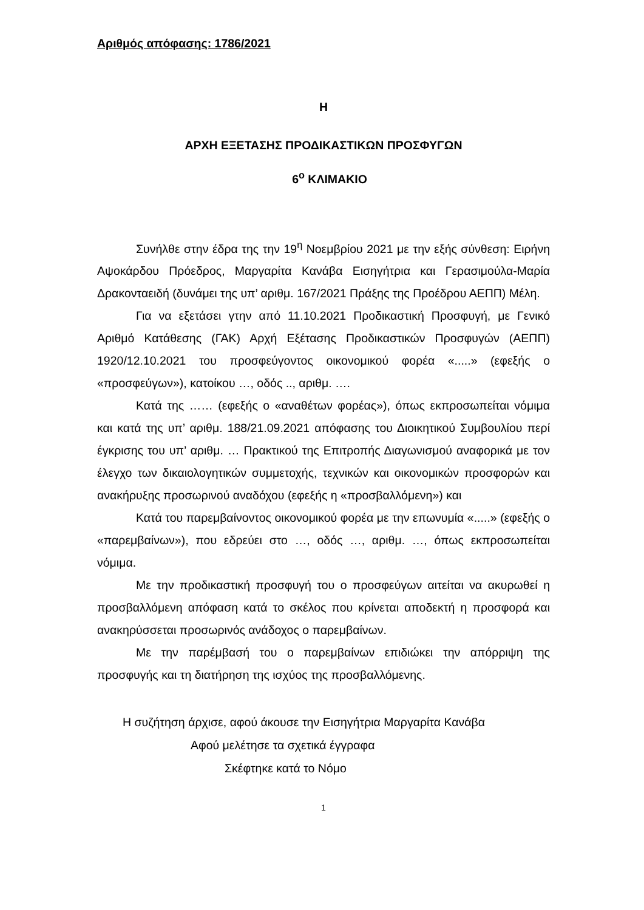Αριθμός απόφασης: 1786/2021
Η
ΑΡΧΗ ΕΞΕΤΑΣΗΣ ΠΡΟΔΙΚΑΣΤΙΚΩΝ ΠΡΟΣΦΥΓΩΝ
6<sup>ο</sup> ΚΛΙΜΑΚΙΟ
Συνήλθε στην έδρα της την 19<sup>η</sup> Νοεμβρίου 2021 με την εξής σύνθεση: Ειρήνη Αψοκάρδου Πρόεδρος, Μαργαρίτα Κανάβα Εισηγήτρια και Γερασιμούλα-Μαρία Δρακονταειδή (δυνάμει της υπ’ αριθμ. 167/2021 Πράξης της Προέδρου ΑΕΠΠ) Μέλη.
Για να εξετάσει γτην από 11.10.2021 Προδικαστική Προσφυγή, με Γενικό Αριθμό Κατάθεσης (ΓΑΚ) Αρχή Εξέτασης Προδικαστικών Προσφυγών (ΑΕΠΠ) 1920/12.10.2021 του προσφεύγοντος οικονομικού φορέα «.....» (εφεξής ο «προσφεύγων»), κατοίκου …, οδός .., αριθμ. ….
Κατά της …… (εφεξής ο «αναθέτων φορέας»), όπως εκπροσωπείται νόμιμα και κατά της υπ’ αριθμ. 188/21.09.2021 απόφασης του Διοικητικού Συμβουλίου περί έγκρισης του υπ’ αριθμ. … Πρακτικού της Επιτροπής Διαγωνισμού αναφορικά με τον έλεγχο των δικαιολογητικών συμμετοχής, τεχνικών και οικονομικών προσφορών και ανακήρυξης προσωρινού αναδόχου (εφεξής η «προσβαλλόμενη») και
Κατά του παρεμβαίνοντος οικονομικού φορέα με την επωνυμία «.....» (εφεξής ο «παρεμβαίνων»), που εδρεύει στο …, οδός …, αριθμ. …, όπως εκπροσωπείται νόμιμα.
Με την προδικαστική προσφυγή του ο προσφεύγων αιτείται να ακυρωθεί η προσβαλλόμενη απόφαση κατά το σκέλος που κρίνεται αποδεκτή η προσφορά και ανακηρύσσεται προσωρινός ανάδοχος ο παρεμβαίνων.
Με την παρέμβασή του ο παρεμβαίνων επιδιώκει την απόρριψη της προσφυγής και τη διατήρηση της ισχύος της προσβαλλόμενης.
Η συζήτηση άρχισε, αφού άκουσε την Εισηγήτρια Μαργαρίτα Κανάβα
Αφού μελέτησε τα σχετικά έγγραφα
Σκέφτηκε κατά το Νόμο
1